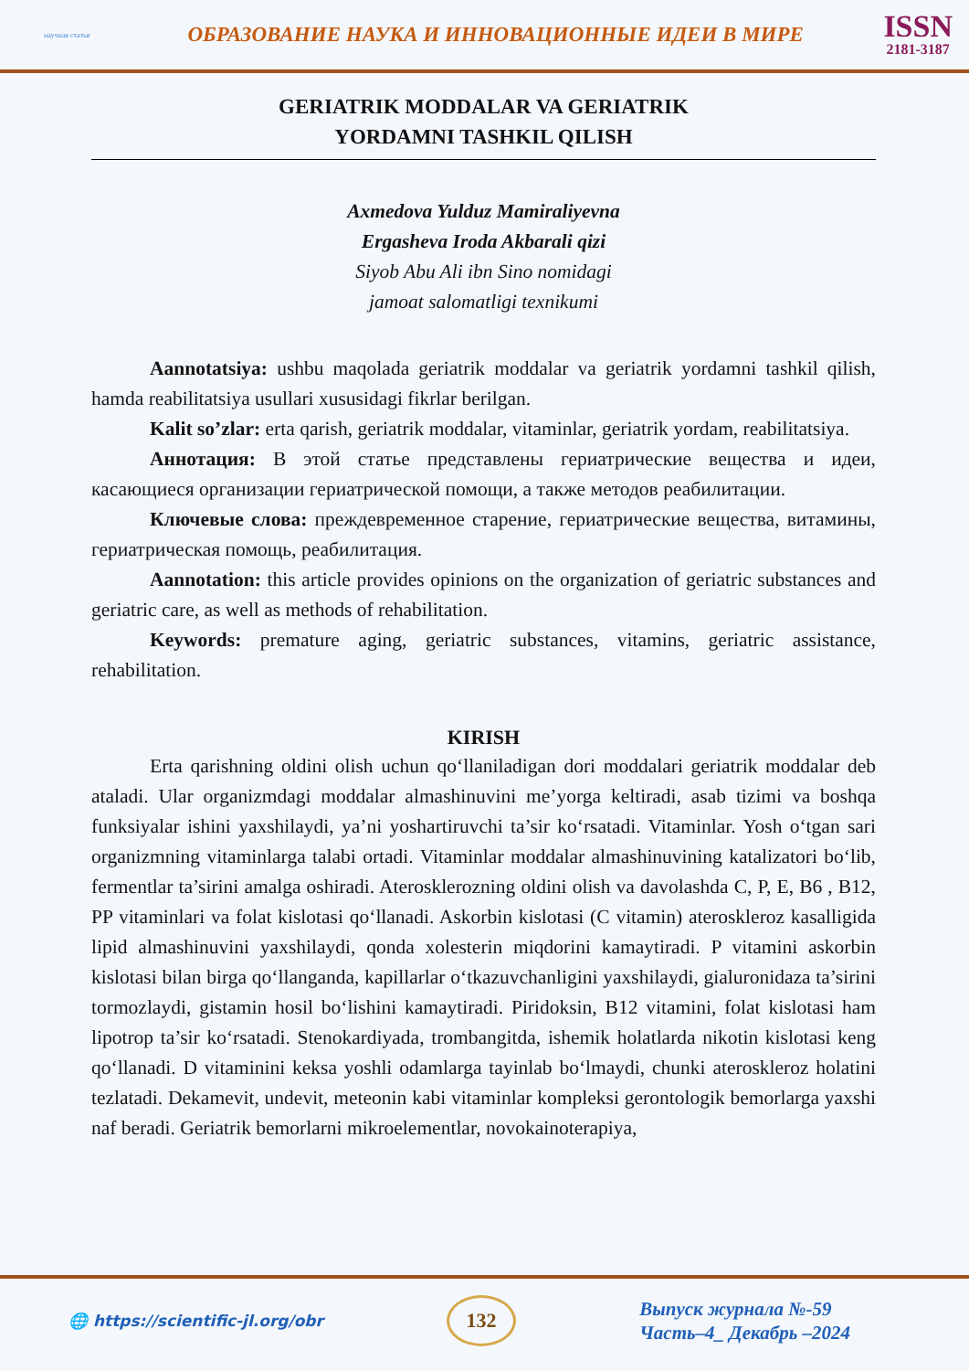научная статья
ОБРАЗОВАНИЕ НАУКА И ИННОВАЦИОННЫЕ ИДЕИ В МИРЕ
ISSN
2181-3187
GERIATRIK MODDALAR VA GERIATRIK
YORDAMNI TASHKIL QILISH
Axmedova Yulduz Mamiraliyevna
Ergasheva Iroda Akbarali qizi
Siyob Abu Ali ibn Sino nomidagi
jamoat salomatligi texnikumi
Aannotatsiya: ushbu maqolada geriatrik moddalar va geriatrik yordamni tashkil qilish, hamda reabilitatsiya usullari xususidagi fikrlar berilgan.
Kalit so’zlar: erta qarish, geriatrik moddalar, vitaminlar, geriatrik yordam, reabilitatsiya.
Аннотация: В этой статье представлены гериатрические вещества и идеи, касающиеся организации гериатрической помощи, а также методов реабилитации.
Ключевые слова: преждевременное старение, гериатрические вещества, витамины, гериатрическая помощь, реабилитация.
Aannotation: this article provides opinions on the organization of geriatric substances and geriatric care, as well as methods of rehabilitation.
Keywords: premature aging, geriatric substances, vitamins, geriatric assistance, rehabilitation.
KIRISH
Erta qarishning oldini olish uchun qo‘llaniladigan dori moddalari geriatrik moddalar deb ataladi. Ular organizmdagi moddalar almashinuvini me’yorga keltiradi, asab tizimi va boshqa funksiyalar ishini yaxshilaydi, ya’ni yoshartiruvchi ta’sir ko‘rsatadi. Vitaminlar. Yosh o‘tgan sari organizmning vitaminlarga talabi ortadi. Vitaminlar moddalar almashinuvining katalizatori bo‘lib, fermentlar ta’sirini amalga oshiradi. Aterosklerozning oldini olish va davolashda C, P, E, B6 , B12, PP vitaminlari va folat kislotasi qo‘llanadi. Askorbin kislotasi (C vitamin) ateroskleroz kasalligida lipid almashinuvini yaxshilaydi, qonda xolesterin miqdorini kamaytiradi. P vitamini askorbin kislotasi bilan birga qo‘llanganda, kapillarlar o‘tkazuvchanligini yaxshilaydi, gialuronidaza ta’sirini tormozlaydi, gistamin hosil bo‘lishini kamaytiradi. Piridoksin, B12 vitamini, folat kislotasi ham lipotrop ta’sir ko‘rsatadi. Stenokardiyada, trombangitda, ishemik holatlarda nikotin kislotasi keng qo‘llanadi. D vitaminini keksa yoshli odamlarga tayinlab bo‘lmaydi, chunki ateroskleroz holatini tezlatadi. Dekamevit, undevit, meteonin kabi vitaminlar kompleksi gerontologik bemorlarga yaxshi naf beradi. Geriatrik bemorlarni mikroelementlar, novokainoterapiya,
🌐 https://scientific-jl.org/obr
132
Выпуск журнала №-59
Часть–4_ Декабрь –2024